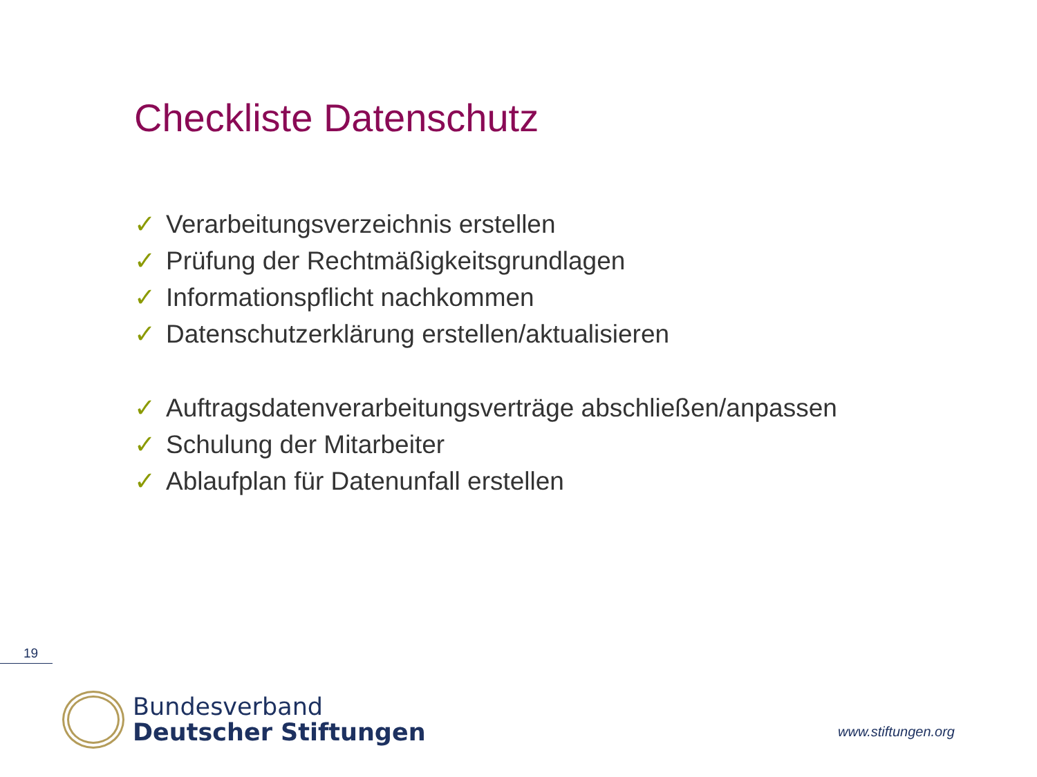Checkliste Datenschutz
✓ Verarbeitungsverzeichnis erstellen
✓ Prüfung der Rechtmäßigkeitsgrundlagen
✓ Informationspflicht nachkommen
✓ Datenschutzerklärung erstellen/aktualisieren
✓ Auftragsdatenverarbeitungsverträge abschließen/anpassen
✓ Schulung der Mitarbeiter
✓ Ablaufplan für Datenunfall erstellen
19
Bundesverband
Deutscher Stiftungen
www.stiftungen.org